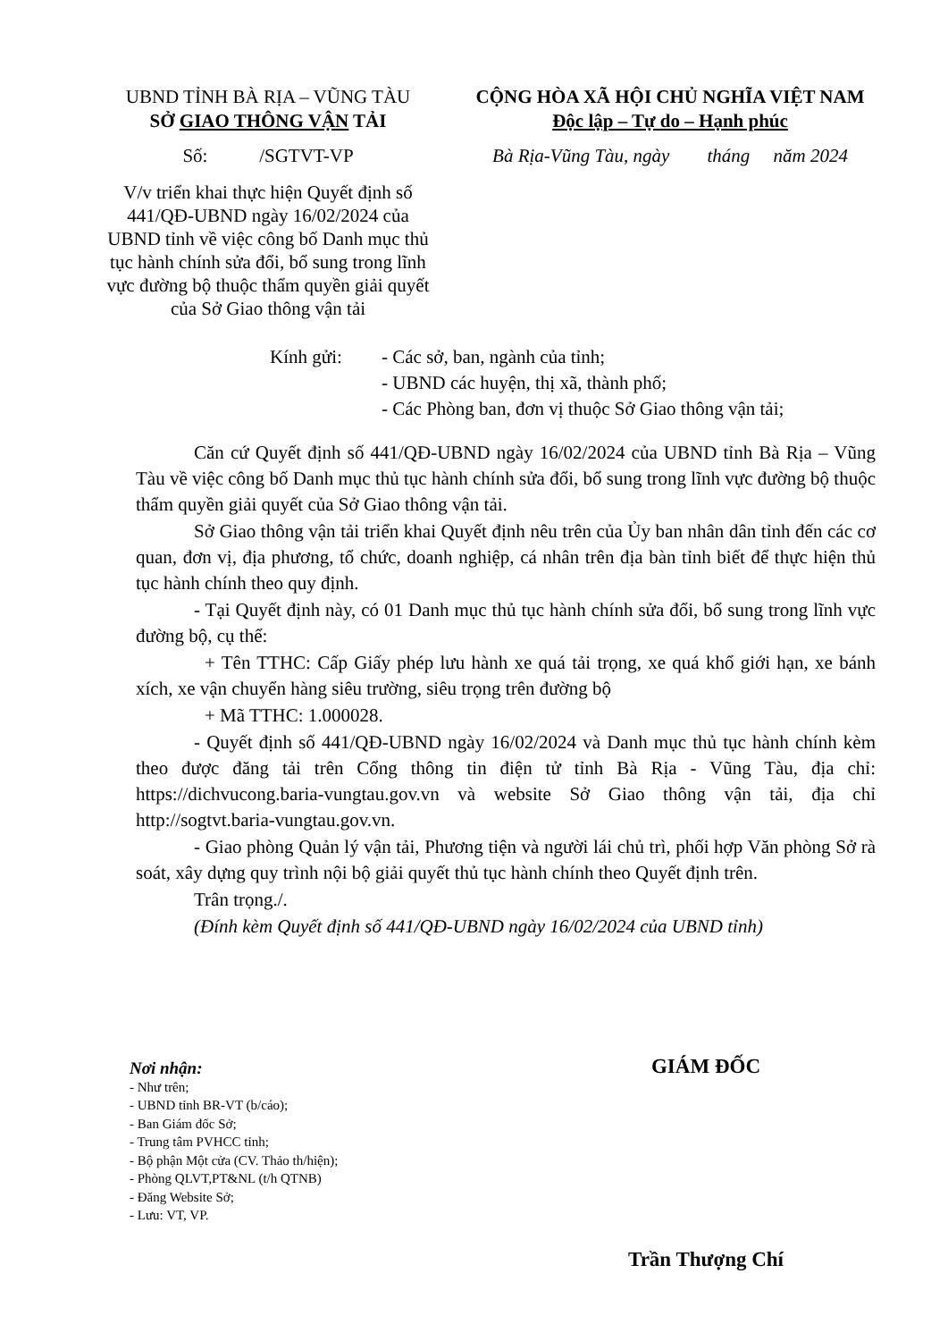UBND TỈNH BÀ RỊA – VŨNG TÀU
SỞ GIAO THÔNG VẬN TẢI
Số: /SGTVT-VP
V/v triển khai thực hiện Quyết định số 441/QĐ-UBND ngày 16/02/2024 của UBND tỉnh về việc công bố Danh mục thủ tục hành chính sửa đổi, bổ sung trong lĩnh vực đường bộ thuộc thẩm quyền giải quyết của Sở Giao thông vận tải
CỘNG HÒA XÃ HỘI CHỦ NGHĨA VIỆT NAM
Độc lập – Tự do – Hạnh phúc
Bà Rịa-Vũng Tàu, ngày tháng năm 2024
Kính gửi: - Các sở, ban, ngành của tỉnh;
- UBND các huyện, thị xã, thành phố;
- Các Phòng ban, đơn vị thuộc Sở Giao thông vận tải;
Căn cứ Quyết định số 441/QĐ-UBND ngày 16/02/2024 của UBND tỉnh Bà Rịa – Vũng Tàu về việc công bố Danh mục thủ tục hành chính sửa đổi, bổ sung trong lĩnh vực đường bộ thuộc thẩm quyền giải quyết của Sở Giao thông vận tải.
Sở Giao thông vận tải triển khai Quyết định nêu trên của Ủy ban nhân dân tỉnh đến các cơ quan, đơn vị, địa phương, tổ chức, doanh nghiệp, cá nhân trên địa bàn tỉnh biết để thực hiện thủ tục hành chính theo quy định.
- Tại Quyết định này, có 01 Danh mục thủ tục hành chính sửa đổi, bổ sung trong lĩnh vực đường bộ, cụ thể:
+ Tên TTHC: Cấp Giấy phép lưu hành xe quá tải trọng, xe quá khổ giới hạn, xe bánh xích, xe vận chuyển hàng siêu trường, siêu trọng trên đường bộ
+ Mã TTHC: 1.000028.
- Quyết định số 441/QĐ-UBND ngày 16/02/2024 và Danh mục thủ tục hành chính kèm theo được đăng tải trên Cổng thông tin điện tử tỉnh Bà Rịa - Vũng Tàu, địa chỉ: https://dichvucong.baria-vungtau.gov.vn và website Sở Giao thông vận tải, địa chỉ http://sogtvt.baria-vungtau.gov.vn.
- Giao phòng Quản lý vận tải, Phương tiện và người lái chủ trì, phối hợp Văn phòng Sở rà soát, xây dựng quy trình nội bộ giải quyết thủ tục hành chính theo Quyết định trên.
Trân trọng./.
(Đính kèm Quyết định số 441/QĐ-UBND ngày 16/02/2024 của UBND tỉnh)
Nơi nhận:
- Như trên;
- UBND tỉnh BR-VT (b/cáo);
- Ban Giám đốc Sở;
- Trung tâm PVHCC tỉnh;
- Bộ phận Một cửa (CV. Thảo th/hiện);
- Phòng QLVT,PT&NL (t/h QTNB)
- Đăng Website Sở;
- Lưu: VT, VP.
GIÁM ĐỐC
Trần Thượng Chí